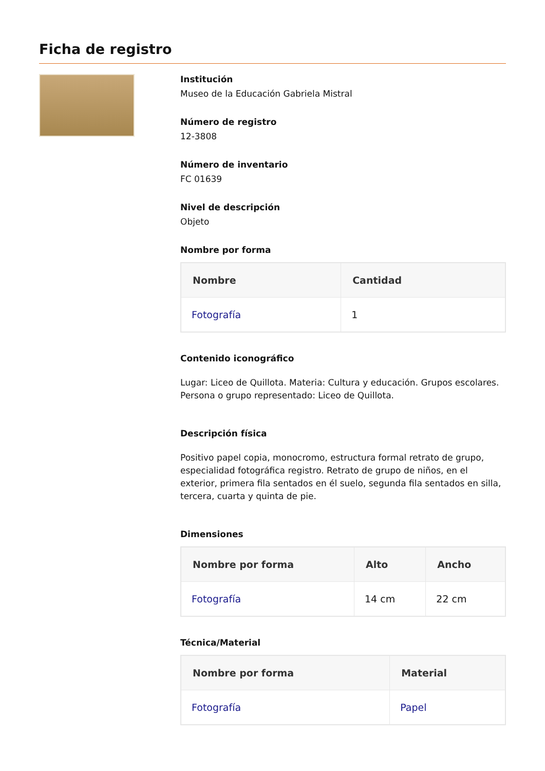Ficha de registro
Institución
Museo de la Educación Gabriela Mistral
Número de registro
12-3808
Número de inventario
FC 01639
Nivel de descripción
Objeto
Nombre por forma
| Nombre | Cantidad |
| --- | --- |
| Fotografía | 1 |
Contenido iconográfico
Lugar: Liceo de Quillota. Materia: Cultura y educación. Grupos escolares. Persona o grupo representado: Liceo de Quillota.
Descripción física
Positivo papel copia, monocromo, estructura formal retrato de grupo, especialidad fotográfica registro. Retrato de grupo de niños, en el exterior, primera fila sentados en él suelo, segunda fila sentados en silla, tercera, cuarta y quinta de pie.
Dimensiones
| Nombre por forma | Alto | Ancho |
| --- | --- | --- |
| Fotografía | 14 cm | 22 cm |
Técnica/Material
| Nombre por forma | Material |
| --- | --- |
| Fotografía | Papel |